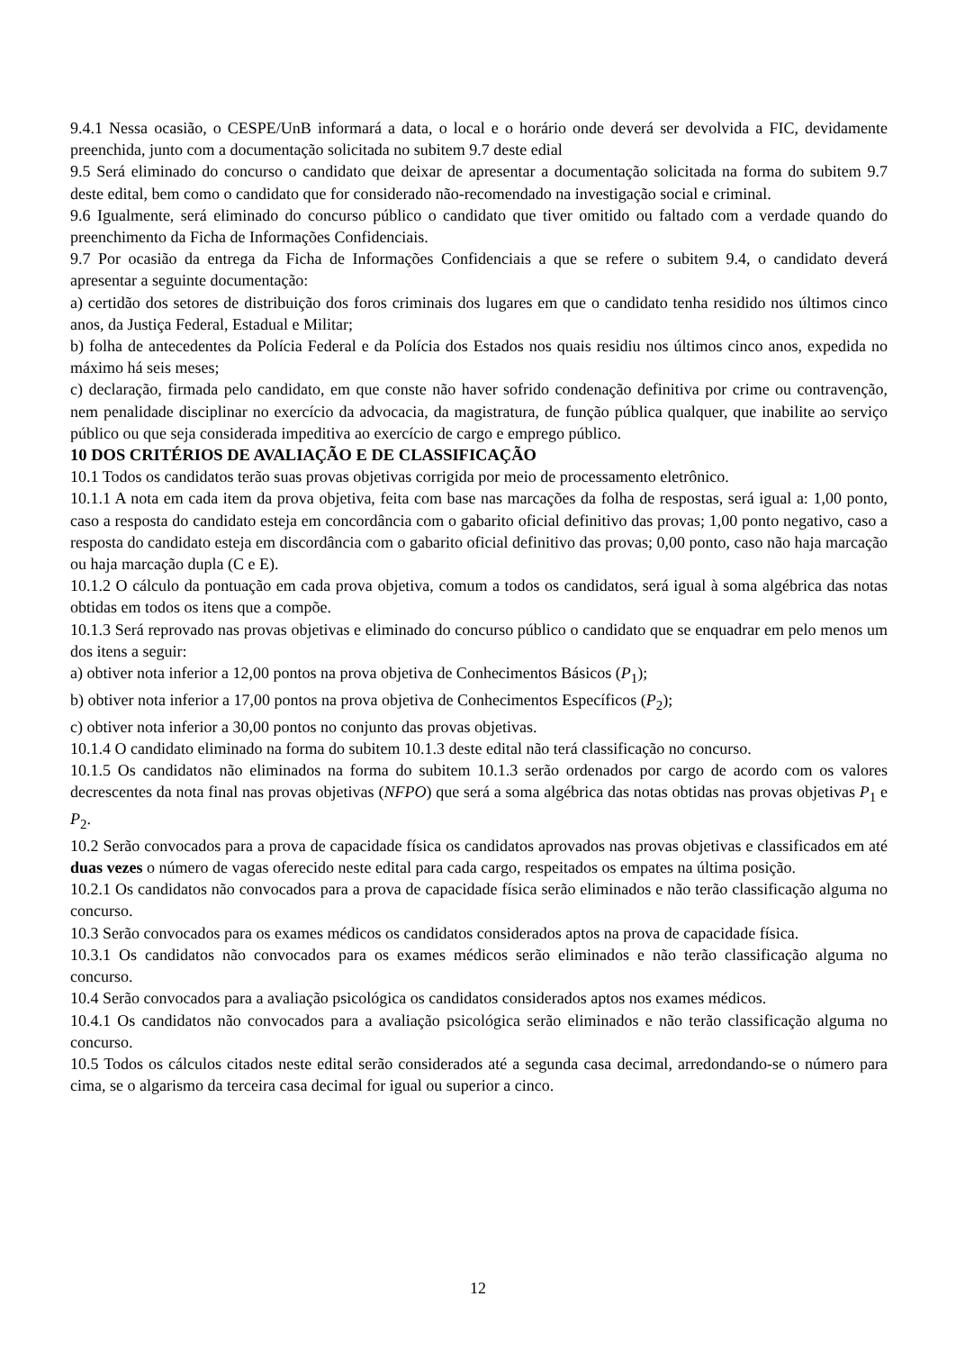9.4.1 Nessa ocasião, o CESPE/UnB informará a data, o local e o horário onde deverá ser devolvida a FIC, devidamente preenchida, junto com a documentação solicitada no subitem 9.7 deste edial
9.5 Será eliminado do concurso o candidato que deixar de apresentar a documentação solicitada na forma do subitem 9.7 deste edital, bem como o candidato que for considerado não-recomendado na investigação social e criminal.
9.6 Igualmente, será eliminado do concurso público o candidato que tiver omitido ou faltado com a verdade quando do preenchimento da Ficha de Informações Confidenciais.
9.7 Por ocasião da entrega da Ficha de Informações Confidenciais a que se refere o subitem 9.4, o candidato deverá apresentar a seguinte documentação:
a) certidão dos setores de distribuição dos foros criminais dos lugares em que o candidato tenha residido nos últimos cinco anos, da Justiça Federal, Estadual e Militar;
b) folha de antecedentes da Polícia Federal e da Polícia dos Estados nos quais residiu nos últimos cinco anos, expedida no máximo há seis meses;
c) declaração, firmada pelo candidato, em que conste não haver sofrido condenação definitiva por crime ou contravenção, nem penalidade disciplinar no exercício da advocacia, da magistratura, de função pública qualquer, que inabilite ao serviço público ou que seja considerada impeditiva ao exercício de cargo e emprego público.
10 DOS CRITÉRIOS DE AVALIAÇÃO E DE CLASSIFICAÇÃO
10.1 Todos os candidatos terão suas provas objetivas corrigida por meio de processamento eletrônico.
10.1.1 A nota em cada item da prova objetiva, feita com base nas marcações da folha de respostas, será igual a: 1,00 ponto, caso a resposta do candidato esteja em concordância com o gabarito oficial definitivo das provas; 1,00 ponto negativo, caso a resposta do candidato esteja em discordância com o gabarito oficial definitivo das provas; 0,00 ponto, caso não haja marcação ou haja marcação dupla (C e E).
10.1.2 O cálculo da pontuação em cada prova objetiva, comum a todos os candidatos, será igual à soma algébrica das notas obtidas em todos os itens que a compõe.
10.1.3 Será reprovado nas provas objetivas e eliminado do concurso público o candidato que se enquadrar em pelo menos um dos itens a seguir:
a) obtiver nota inferior a 12,00 pontos na prova objetiva de Conhecimentos Básicos (P<sub>1</sub>);
b) obtiver nota inferior a 17,00 pontos na prova objetiva de Conhecimentos Específicos (P<sub>2</sub>);
c) obtiver nota inferior a 30,00 pontos no conjunto das provas objetivas.
10.1.4 O candidato eliminado na forma do subitem 10.1.3 deste edital não terá classificação no concurso.
10.1.5 Os candidatos não eliminados na forma do subitem 10.1.3 serão ordenados por cargo de acordo com os valores decrescentes da nota final nas provas objetivas (NFPO) que será a soma algébrica das notas obtidas nas provas objetivas P<sub>1</sub> e P<sub>2</sub>.
10.2 Serão convocados para a prova de capacidade física os candidatos aprovados nas provas objetivas e classificados em até duas vezes o número de vagas oferecido neste edital para cada cargo, respeitados os empates na última posição.
10.2.1 Os candidatos não convocados para a prova de capacidade física serão eliminados e não terão classificação alguma no concurso.
10.3 Serão convocados para os exames médicos os candidatos considerados aptos na prova de capacidade física.
10.3.1 Os candidatos não convocados para os exames médicos serão eliminados e não terão classificação alguma no concurso.
10.4 Serão convocados para a avaliação psicológica os candidatos considerados aptos nos exames médicos.
10.4.1 Os candidatos não convocados para a avaliação psicológica serão eliminados e não terão classificação alguma no concurso.
10.5 Todos os cálculos citados neste edital serão considerados até a segunda casa decimal, arredondando-se o número para cima, se o algarismo da terceira casa decimal for igual ou superior a cinco.
12